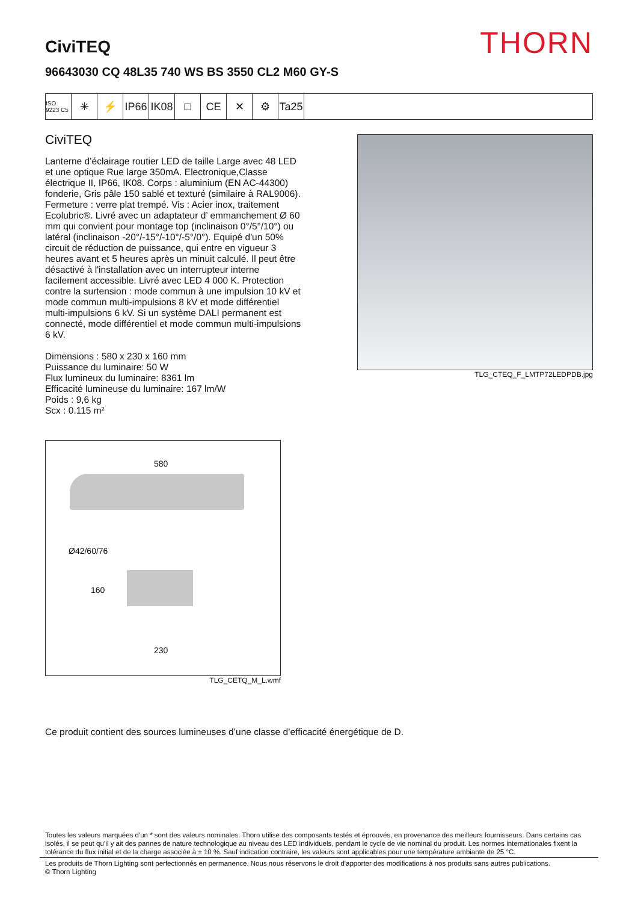THORN
CiviTEQ
96643030 CQ 48L35 740 WS BS 3550 CL2 M60 GY-S
ISO 9223 C5
✳ ⚡ IP66
IK08
□ CE ✕ ⚙ Ta25
CiviTEQ
Lanterne d’éclairage routier LED de taille Large avec 48 LED et une optique Rue large 350mA. Electronique,Classe électrique II, IP66, IK08. Corps : aluminium (EN AC-44300) fonderie, Gris pâle 150 sablé et texturé (similaire à RAL9006). Fermeture : verre plat trempé. Vis : Acier inox, traitement Ecolubric®. Livré avec un adaptateur d’ emmanchement Ø 60 mm qui convient pour montage top (inclinaison 0°/5°/10°) ou latéral (inclinaison -20°/-15°/-10°/-5°/0°). Equipé d'un 50% circuit de réduction de puissance, qui entre en vigueur 3 heures avant et 5 heures après un minuit calculé. Il peut être désactivé à l'installation avec un interrupteur interne facilement accessible. Livré avec LED 4 000 K. Protection contre la surtension : mode commun à une impulsion 10 kV et mode commun multi-impulsions 8 kV et mode différentiel multi-impulsions 6 kV. Si un système DALI permanent est connecté, mode différentiel et mode commun multi-impulsions 6 kV.
Dimensions : 580 x 230 x 160 mm
Puissance du luminaire: 50 W
Flux lumineux du luminaire: 8361 lm
Efficacité lumineuse du luminaire: 167 lm/W
Poids : 9,6 kg
Scx : 0.115 m²
TLG_CTEQ_F_LMTP72LEDPDB.jpg
580
Ø42/60/76
160
230
TLG_CETQ_M_L.wmf
Ce produit contient des sources lumineuses d’une classe d’efficacité énergétique de D.
Toutes les valeurs marquées d'un * sont des valeurs nominales. Thorn utilise des composants testés et éprouvés, en provenance des meilleurs fournisseurs. Dans certains cas isolés, il se peut qu’il y ait des pannes de nature technologique au niveau des LED individuels, pendant le cycle de vie nominal du produit. Les normes internationales fixent la tolérance du flux initial et de la charge associée à ± 10 %. Sauf indication contraire, les valeurs sont applicables pour une température ambiante de 25 °C.
Les produits de Thorn Lighting sont perfectionnés en permanence. Nous nous réservons le droit d'apporter des modifications à nos produits sans autres publications.
© Thorn Lighting